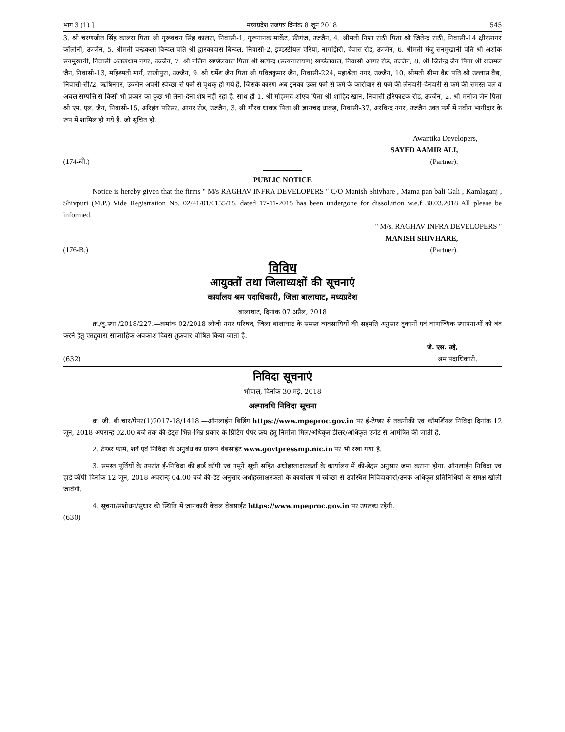भाग 3 (1) ] मध्यप्रदेश राजपत्र दिनांक 8 जून 2018 545
3. श्री चरणजीत सिंह कालरा पिता श्री गुरूवचन सिंह कालरा, निवासी-1, गुरूनानक मार्केट, फ्रीगंज, उज्जैन, 4. श्रीमती निशा राठी पिता श्री जितेन्द्र राठी, निवासी-14 क्षीरसागर कॉलोनी, उज्जैन, 5. श्रीमती चन्द्रकला बिन्दल पति श्री द्वारकादास बिन्दल, निवासी-2, इण्डस्टीयल एरिया, नागझिरी, देवास रोड, उज्जैन, 6. श्रीमती मंजु सनमुखानी पति श्री अशोक सनमुखानी, निवासी अलखधाम नगर, उज्जैन, 7. श्री नलिन खण्डेलवाल पिता श्री सत्येन्द्र (सत्यनारायण) खण्डेलवाल, निवासी आगर रोड, उज्जैन, 8. श्री जितेन्द्र जैन पिता श्री राजमल जैन, निवासी-13, महिश्मती मार्ग, राखीपुरा, उज्जैन, 9. श्री धर्मेश जैन पिता श्री पवित्रकुमार जैन, निवासी-224, महाश्वेता नगर, उज्जैन, 10. श्रीमती सीमा वैद्य पति श्री उल्लास वैद्य, निवासी-सी/2, ऋषिनगर, उज्जैन अपनी स्वेच्छा से फर्म से पृथक् हो गये हैं, जिसके कारण अब इनका उक्त फर्म से फर्म के कारोबार से फर्म की लेनदारी-देनदारी से फर्म की समस्त चल व अचल सम्पत्ति से किसी भी प्रकार का कुछ भी लेना-देना शेष नहीं रहा है. साथ ही 1. श्री मोहम्मद शोएब पिता श्री शाहिद खान, निवासी हरिफाटक रोड, उज्जैन, 2. श्री मनोज जैन पिता श्री एम. एल. जैन, निवासी-15, अरिहंत परिसर, आगर रोड, उज्जैन, 3. श्री गौरव धाकड़ पिता श्री ज्ञानचंद धाकड़, निवासी-37, अरविन्द नगर, उज्जैन उक्त फर्म में नवीन भागीदार के रूप में शामिल हो गये हैं. जो सूचित हो.
Awantika Developers,
SAYED AAMIR ALI,
(174-बी.) (Partner).
PUBLIC NOTICE
Notice is hereby given that the firms " M/s RAGHAV INFRA DEVELOPERS " C/O Manish Shivhare , Mama pan bali Gali , Kamlaganj , Shivpuri (M.P.) Vide Registration No. 02/41/01/0155/15, dated 17-11-2015 has been undergone for dissolution w.e.f 30.03.2018 All please be informed.
" M/s. RAGHAV INFRA DEVELOPERS "
MANISH SHIVHARE,
(176-B.) (Partner).
विविध
आयुक्तों तथा जिलाध्यक्षों की सूचनाएं
कार्यालय श्रम पदाधिकारी, जिला बालाघाट, मध्यप्रदेश
बालाघाट, दिनांक 07 अप्रैल, 2018
क्र./दु.स्था./2018/227.—क्रमांक 02/2018 लॉजी नगर परिषद, जिला बालाघाट के समस्त व्यवसायियों की सहमति अनुसार दुकानों एवं वाणज्यिक स्थापनाओं को बंद करने हेतु एतद्द्वारा साप्ताहिक अवकाश दिवस शुक्रवार घोषित किया जाता है.
जे. एस. उद्दे,
(632) श्रम पदाधिकारी.
निविदा सूचनाएं
भोपाल, दिनांक 30 मई, 2018
अल्पावधि निविदा सूचना
क्र. जी. बी.चार/पेपर(1)2017-18/1418.—ऑनलाईन बिडिंग https://www.mpeproc.gov.in पर ई-टेण्डर से तकनीकी एवं कॉमर्शियल निविदा दिनांक 12 जून, 2018 अपरान्ह 02.00 बजे तक की-डेट्स भिन्न-भिन्न प्रकार के प्रिंटिंग पेपर क्रय हेतु निर्माता मिल/अधिकृत डीलर/अधिकृत एजेंट से आमंत्रित की जाती हैं.
2. टेण्डर फार्म, शर्तें एवं निविदा के अनुबंध का प्रारूप वेबसाईट www.govtpressmp.nic.in पर भी रखा गया है.
3. समस्त पूर्तियों के उपरांत ई-निविदा की हार्ड कॉपी एवं नमूनें सूची सहित अधोहस्ताक्षरकर्ता के कार्यालय में की-डेट्स अनुसार जमा कराना होगा. ऑनलाईन निविदा एवं हार्ड कॉपी दिनांक 12 जून, 2018 अपरान्ह 04.00 बजे की-डेट अनुसार अधोहस्ताक्षरकर्ता के कार्यालय में स्वेच्छा से उपस्थित निविदाकारों/उनके अधिकृत प्रतिनिधियों के समक्ष खोली जावेंगी.
4. सूचना/संशोधन/सुधार की स्थिति में जानकारी केवल वेबसाईट https://www.mpeproc.gov.in पर उपलब्ध रहेगी.
(630)